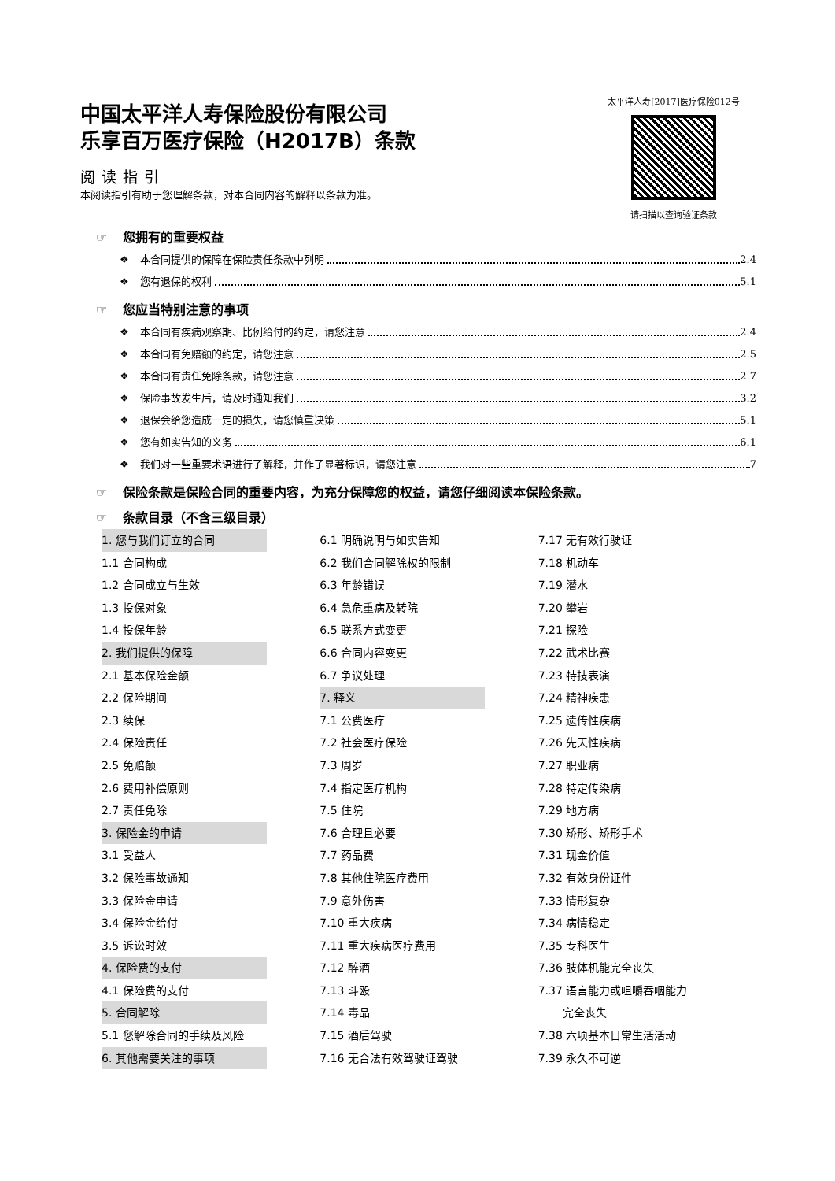中国太平洋人寿保险股份有限公司
乐享百万医疗保险（H2017B）条款
阅读指引
本阅读指引有助于您理解条款，对本合同内容的解释以条款为准。
太平洋人寿[2017]医疗保险012号
请扫描以查询验证条款
☞ 您拥有的重要权益
❖ 本合同提供的保障在保险责任条款中列明 2.4
❖ 您有退保的权利 5.1
☞ 您应当特别注意的事项
❖ 本合同有疾病观察期、比例给付的约定，请您注意 2.4
❖ 本合同有免赔额的约定，请您注意 2.5
❖ 本合同有责任免除条款，请您注意 2.7
❖ 保险事故发生后，请及时通知我们 3.2
❖ 退保会给您造成一定的损失，请您慎重决策 5.1
❖ 您有如实告知的义务 6.1
❖ 我们对一些重要术语进行了解释，并作了显著标识，请您注意 7
☞ 保险条款是保险合同的重要内容，为充分保障您的权益，请您仔细阅读本保险条款。
☞ 条款目录（不含三级目录）
1. 您与我们订立的合同
1.1 合同构成
1.2 合同成立与生效
1.3 投保对象
1.4 投保年龄
2. 我们提供的保障
2.1 基本保险金额
2.2 保险期间
2.3 续保
2.4 保险责任
2.5 免赔额
2.6 费用补偿原则
2.7 责任免除
3. 保险金的申请
3.1 受益人
3.2 保险事故通知
3.3 保险金申请
3.4 保险金给付
3.5 诉讼时效
4. 保险费的支付
4.1 保险费的支付
5. 合同解除
5.1 您解除合同的手续及风险
6. 其他需要关注的事项
6.1 明确说明与如实告知
6.2 我们合同解除权的限制
6.3 年龄错误
6.4 急危重病及转院
6.5 联系方式变更
6.6 合同内容变更
6.7 争议处理
7. 释义
7.1 公费医疗
7.2 社会医疗保险
7.3 周岁
7.4 指定医疗机构
7.5 住院
7.6 合理且必要
7.7 药品费
7.8 其他住院医疗费用
7.9 意外伤害
7.10 重大疾病
7.11 重大疾病医疗费用
7.12 醉酒
7.13 斗殴
7.14 毒品
7.15 酒后驾驶
7.16 无合法有效驾驶证驾驶
7.17 无有效行驶证
7.18 机动车
7.19 潜水
7.20 攀岩
7.21 探险
7.22 武术比赛
7.23 特技表演
7.24 精神疾患
7.25 遗传性疾病
7.26 先天性疾病
7.27 职业病
7.28 特定传染病
7.29 地方病
7.30 矫形、矫形手术
7.31 现金价值
7.32 有效身份证件
7.33 情形复杂
7.34 病情稳定
7.35 专科医生
7.36 肢体机能完全丧失
7.37 语言能力或咀嚼吞咽能力
完全丧失
7.38 六项基本日常生活活动
7.39 永久不可逆